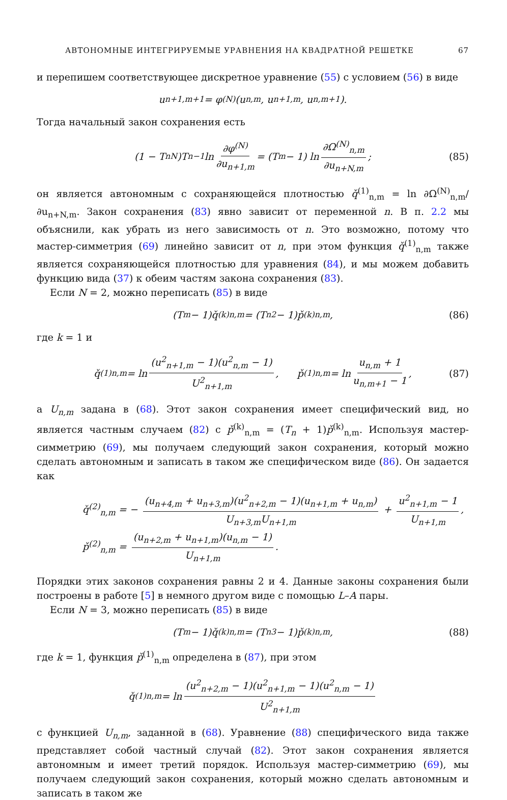АВТОНОМНЫЕ ИНТЕГРИРУЕМЫЕ УРАВНЕНИЯ НА КВАДРАТНОЙ РЕШЕТКЕ 67
и перепишем соответствующее дискретное уравнение (55) с условием (56) в виде
u<sub>n+1,m+1</sub> = φ<sup>(N)</sup>(u<sub>n,m</sub>, u<sub>n+1,m</sub>, u<sub>n,m+1</sub>).
Тогда начальный закон сохранения есть
(1 − T<sub>n</sub><sup>N</sup>)T<sub>n</sub><sup>−1</sup> ln ∂φ<sup>(N)</sup> ∂u<sub>n+1,m</sub> = (T<sub>m</sub> − 1) ln ∂Ω<sup>(N)</sup><sub>n,m</sub> ∂u<sub>n+N,m</sub>; (85)
он является автономным с сохраняющейся плотностью q̌<sup>(1)</sup><sub>n,m</sub> = ln ∂Ω<sup>(N)</sup><sub>n,m</sub>/∂u<sub>n+N,m</sub>. Закон сохранения (83) явно зависит от переменной n. В п. 2.2 мы объяснили, как убрать из него зависимость от n. Это возможно, потому что мастер-симметрия (69) линейно зависит от n, при этом функция q̌<sup>(1)</sup><sub>n,m</sub> также является сохраняющейся плотностью для уравнения (84), и мы можем добавить функцию вида (37) к обеим частям закона сохранения (83).
Если N = 2, можно переписать (85) в виде
(T<sub>m</sub> − 1)q̌<sup>(k)</sup><sub>n,m</sub> = (T<sub>n</sub><sup>2</sup> − 1)p̌<sup>(k)</sup><sub>n,m</sub>, (86)
где k = 1 и
q̌<sup>(1)</sup><sub>n,m</sub> = ln (u<sup>2</sup><sub>n+1,m</sub> − 1)(u<sup>2</sup><sub>n,m</sub> − 1) U<sup>2</sup><sub>n+1,m</sub>, p̌<sup>(1)</sup><sub>n,m</sub> = ln u<sub>n,m</sub> + 1 u<sub>n,m+1</sub> − 1, (87)
а U<sub>n,m</sub> задана в (68). Этот закон сохранения имеет специфический вид, но является частным случаем (82) с p̌<sup>(k)</sup><sub>n,m</sub> = (T<sub>n</sub> + 1)p̌<sup>(k)</sup><sub>n,m</sub>. Используя мастер-симметрию (69), мы получаем следующий закон сохранения, который можно сделать автономным и записать в таком же специфическом виде (86). Он задается как
q̌<sup>(2)</sup><sub>n,m</sub> = − (u<sub>n+4,m</sub> + u<sub>n+3,m</sub>)(u<sup>2</sup><sub>n+2,m</sub> − 1)(u<sub>n+1,m</sub> + u<sub>n,m</sub>) U<sub>n+3,m</sub>U<sub>n+1,m</sub> + u<sup>2</sup><sub>n+1,m</sub> − 1 U<sub>n+1,m</sub>,
p̌<sup>(2)</sup><sub>n,m</sub> = (u<sub>n+2,m</sub> + u<sub>n+1,m</sub>)(u<sub>n,m</sub> − 1) U<sub>n+1,m</sub>.
Порядки этих законов сохранения равны 2 и 4. Данные законы сохранения были построены в работе [5] в немного другом виде с помощью L–A пары.
Если N = 3, можно переписать (85) в виде
(T<sub>m</sub> − 1)q̌<sup>(k)</sup><sub>n,m</sub> = (T<sub>n</sub><sup>3</sup> − 1)p̌<sup>(k)</sup><sub>n,m</sub>, (88)
где k = 1, функция p̌<sup>(1)</sup><sub>n,m</sub> определена в (87), при этом
q̌<sup>(1)</sup><sub>n,m</sub> = ln (u<sup>2</sup><sub>n+2,m</sub> − 1)(u<sup>2</sup><sub>n+1,m</sub> − 1)(u<sup>2</sup><sub>n,m</sub> − 1) U<sup>2</sup><sub>n+1,m</sub>
с функцией U<sub>n,m</sub>, заданной в (68). Уравнение (88) специфического вида также представляет собой частный случай (82). Этот закон сохранения является автономным и имеет третий порядок. Используя мастер-симметрию (69), мы получаем следующий закон сохранения, который можно сделать автономным и записать в таком же